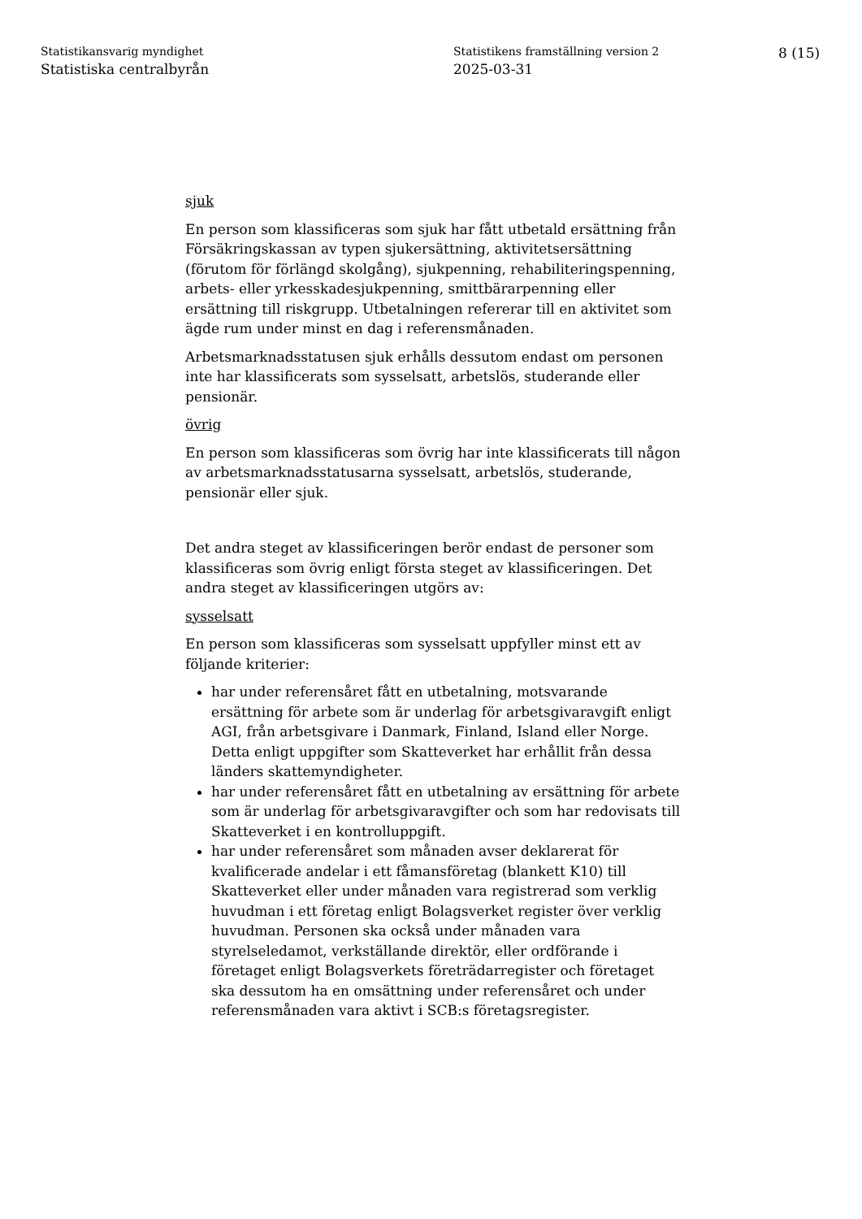Statistikansvarig myndighet
Statistiska centralbyrån
Statistikens framställning version 2
2025-03-31
8 (15)
sjuk
En person som klassificeras som sjuk har fått utbetald ersättning från Försäkringskassan av typen sjukersättning, aktivitetsersättning (förutom för förlängd skolgång), sjukpenning, rehabiliteringspenning, arbets- eller yrkesskadesjukpenning, smittbärarpenning eller ersättning till riskgrupp. Utbetalningen refererar till en aktivitet som ägde rum under minst en dag i referensmånaden.
Arbetsmarknadsstatusen sjuk erhålls dessutom endast om personen inte har klassificerats som sysselsatt, arbetslös, studerande eller pensionär.
övrig
En person som klassificeras som övrig har inte klassificerats till någon av arbetsmarknadsstatusarna sysselsatt, arbetslös, studerande, pensionär eller sjuk.
Det andra steget av klassificeringen berör endast de personer som klassificeras som övrig enligt första steget av klassificeringen. Det andra steget av klassificeringen utgörs av:
sysselsatt
En person som klassificeras som sysselsatt uppfyller minst ett av följande kriterier:
har under referensåret fått en utbetalning, motsvarande ersättning för arbete som är underlag för arbetsgivaravgift enligt AGI, från arbetsgivare i Danmark, Finland, Island eller Norge. Detta enligt uppgifter som Skatteverket har erhållit från dessa länders skattemyndigheter.
har under referensåret fått en utbetalning av ersättning för arbete som är underlag för arbetsgivaravgifter och som har redovisats till Skatteverket i en kontrolluppgift.
har under referensåret som månaden avser deklarerat för kvalificerade andelar i ett fåmansföretag (blankett K10) till Skatteverket eller under månaden vara registrerad som verklig huvudman i ett företag enligt Bolagsverket register över verklig huvudman. Personen ska också under månaden vara styrelseledamot, verkställande direktör, eller ordförande i företaget enligt Bolagsverkets företrädarregister och företaget ska dessutom ha en omsättning under referensåret och under referensmånaden vara aktivt i SCB:s företagsregister.